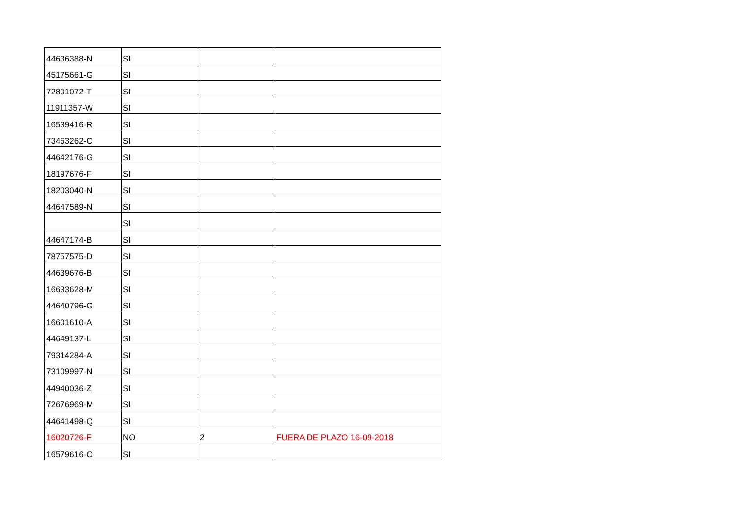| 44636388-N | SI | | |
| 45175661-G | SI | | |
| 72801072-T | SI | | |
| 11911357-W | SI | | |
| 16539416-R | SI | | |
| 73463262-C | SI | | |
| 44642176-G | SI | | |
| 18197676-F | SI | | |
| 18203040-N | SI | | |
| 44647589-N | SI | | |
| | SI | | |
| 44647174-B | SI | | |
| 78757575-D | SI | | |
| 44639676-B | SI | | |
| 16633628-M | SI | | |
| 44640796-G | SI | | |
| 16601610-A | SI | | |
| 44649137-L | SI | | |
| 79314284-A | SI | | |
| 73109997-N | SI | | |
| 44940036-Z | SI | | |
| 72676969-M | SI | | |
| 44641498-Q | SI | | |
| 16020726-F | NO | 2 | FUERA DE PLAZO 16-09-2018 |
| 16579616-C | SI | | |